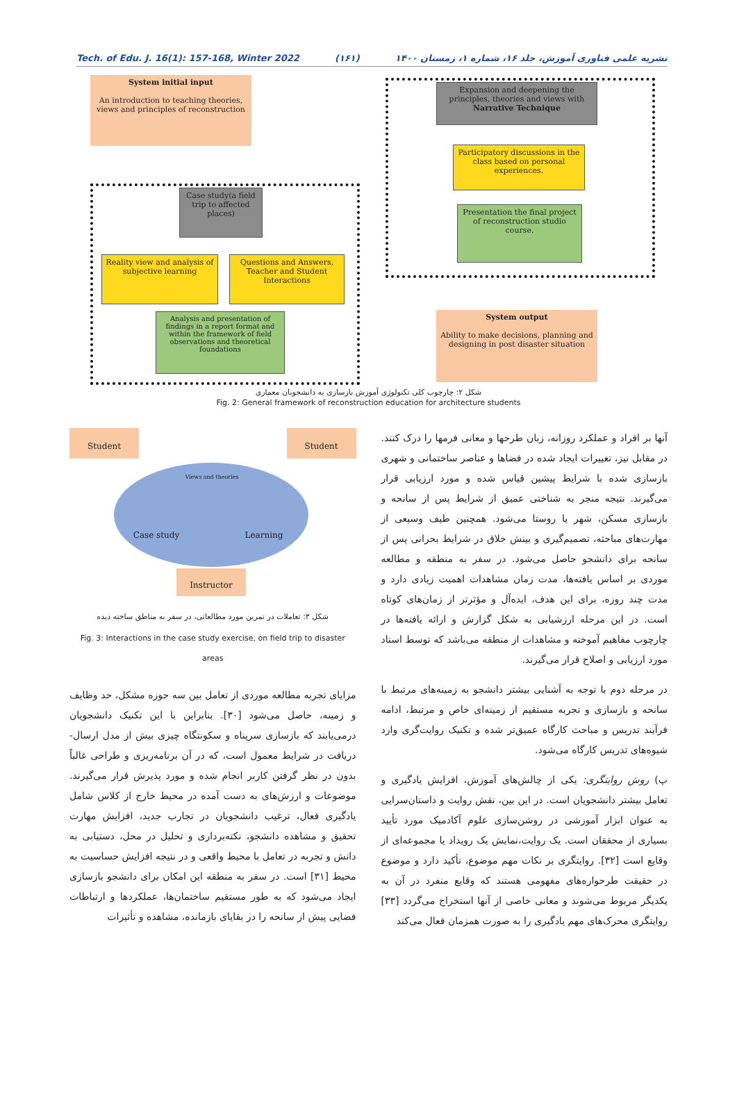Tech. of Edu. J. 16(1): 157-168, Winter 2022 (۱۶۱) نشریه علمی فناوری آموزش، جلد ۱۶، شماره ۱، زمستان ۱۴۰۰
System initial input
An introduction to teaching theories, views and principles of reconstruction
Case study(a field trip to affected places)
Reality view and analysis of subjective learning
Questions and Answers, Teacher and Student Interactions
Analysis and presentation of findings in a report format and within the framework of field observations and theoretical foundations
Expansion and deepening the principles, theories and views with Narrative Technique
Participatory discussions in the class based on personal experiences.
Presentation the final project of reconstruction studio course.
System output
Ability to make decisions, planning and designing in post disaster situation
شکل ۲: چارچوب کلی تکنولوژی آموزش بازسازی به دانشجویان معماری
Fig. 2: General framework of reconstruction education for architecture students
Student Student
Views and theories
Case study Learning
Instructor
شکل ۳: تعاملات در تمرین مورد مطالعاتی، در سفر به مناطق ساخته دیده
Fig. 3: Interactions in the case study exercise, on field trip to disaster areas
مزایای تجربه مطالعه موردی از تعامل بین سه حوزه مشکل، حد وظایف و زمینه، حاصل می‌شود [۳۰]. بنابراین با این تکنیک دانشجویان درمی‌یابند که بازسازی سرپناه و سکونتگاه چیزی بیش از مدل ارسال-دریافت در شرایط معمول است، که در آن برنامه‌ریزی و طراحی غالباً بدون در نظر گرفتن کاربر انجام شده و مورد پذیرش قرار می‌گیرند. موضوعات و ارزش‌های به دست آمده در محیط خارج از کلاس شامل یادگیری فعال، ترغیب دانشجویان در تجارب جدید، افزایش مهارت تحقیق و مشاهده دانشجو، نکته‌برداری و تحلیل در محل، دستیابی به دانش و تجربه در تعامل با محیط واقعی و در نتیجه افزایش حساسیت به محیط [۳۱] است. در سفر به منطقه این امکان برای دانشجو بازسازی ایجاد می‌شود که به طور مستقیم ساختمان‌ها، عملکردها و ارتباطات فضایی پیش از سانحه را در بقایای بازمانده، مشاهده و تأثیرات
آنها بر افراد و عملکرد روزانه، زبان طرحها و معانی فرمها را درک کنند. در مقابل نیز، تغییرات ایجاد شده در فضاها و عناصر ساختمانی و شهری بازسازی شده با شرایط پیشین قیاس شده و مورد ارزیابی قرار می‌گیرند. نتیجه منجر به شناختی عمیق از شرایط پس از سانحه و بازسازی مسکن، شهر یا روستا می‌شود. همچنین طیف وسیعی از مهارت‌های مباحثه، تصمیم‌گیری و بینش خلاق در شرایط بحرانی پس از سانحه برای دانشجو حاصل می‌شود. در سفر به منطقه و مطالعه موردی بر اساس یافته‌ها، مدت زمان مشاهدات اهمیت زیادی دارد و مدت چند روزه، برای این هدف، ایده‌آل و مؤثرتر از زمان‌های کوتاه است. در این مرحله ارزشیابی به شکل گزارش و ارائه یافته‌ها در چارچوب مفاهیم آموخته و مشاهدات از منطقه می‌باشد که توسط استاد مورد ارزیابی و اصلاح قرار می‌گیرند.
در مرحله دوم با توجه به آشنایی بیشتر دانشجو به زمینه‌های مرتبط با سانحه و بازسازی و تجربه مستقیم از زمینه‌ای خاص و مرتبط، ادامه فرآیند تدریس و مباحث کارگاه عمیق‌تر شده و تکنیک روایت‌گری وارد شیوه‌های تدریس کارگاه می‌شود.
پ) روش روایتگری: یکی از چالش‌های آموزش، افزایش یادگیری و تعامل بیشتر دانشجویان است. در این بین، نقش روایت و داستان‌سرایی به عنوان ابزار آموزشی در روشن‌سازی علوم آکادمیک مورد تأیید بسیاری از محققان است. یک روایت،نمایش یک رویداد یا مجموعه‌ای از وقایع است [۳۲]. روایتگری بر نکات مهم موضوع، تأکید دارد و موضوع در حقیقت طرحواره‌های مفهومی هستند که وقایع منفرد در آن به یکدیگر مربوط می‌شوند و معانی خاصی از آنها استخراج می‌گردد [۳۳] روایتگری محرک‌های مهم یادگیری را به صورت همزمان فعال می‌کند